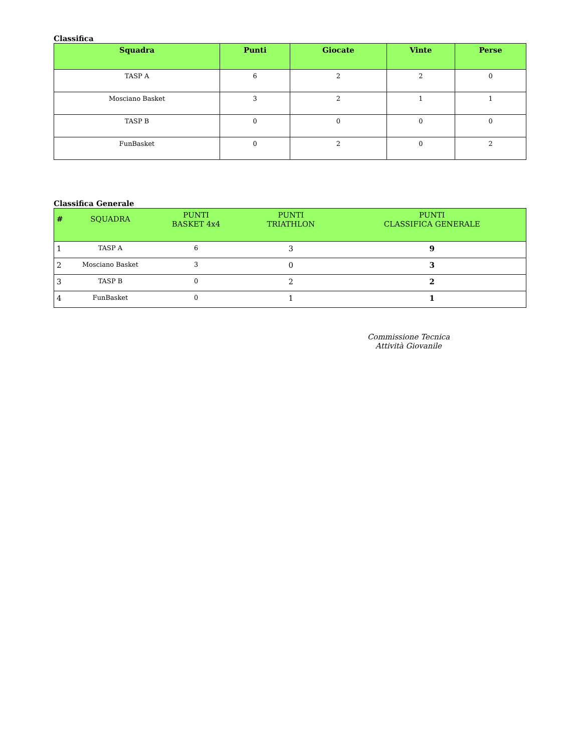Classifica
| Squadra | Punti | Giocate | Vinte | Perse |
| --- | --- | --- | --- | --- |
| TASP A | 6 | 2 | 2 | 0 |
| Mosciano Basket | 3 | 2 | 1 | 1 |
| TASP B | 0 | 0 | 0 | 0 |
| FunBasket | 0 | 2 | 0 | 2 |
Classifica Generale
| # | SQUADRA | PUNTI BASKET 4x4 | PUNTI TRIATHLON | PUNTI CLASSIFICA GENERALE |
| --- | --- | --- | --- | --- |
| 1 | TASP A | 6 | 3 | 9 |
| 2 | Mosciano Basket | 3 | 0 | 3 |
| 3 | TASP B | 0 | 2 | 2 |
| 4 | FunBasket | 0 | 1 | 1 |
Commissione Tecnica
Attività Giovanile